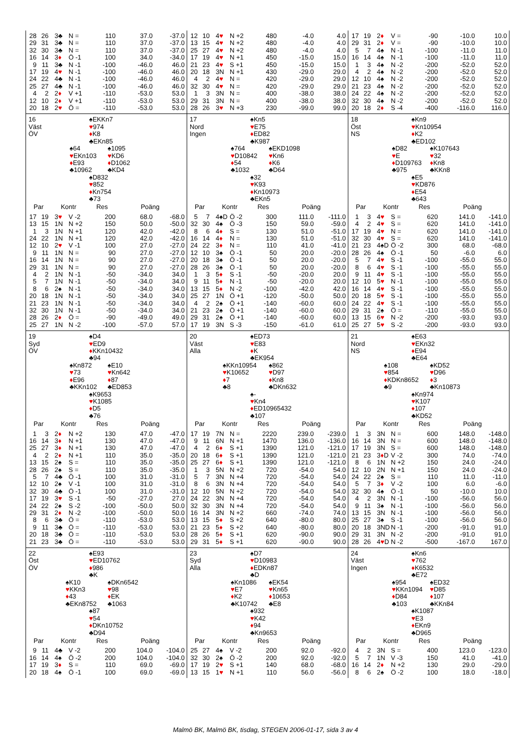| / 28 / 26 / 3♣ / N = / 110 / 37.0 / -37.0 / / 29 / 31 / 3♣ / N = / 110 / 37.0 / -37.0 / / 32 / 30 / 3♣ / N = / 110 / 37.0 / -37.0 / / 16 / 14 / 3 ♦ / Ö -1 / 100 / 34.0 / -34.0 / / 9 / 11 / 3♣ / N -1 / -100 / -46.0 / 46.0 / / 17 / 19 / 4 ♥ / N -1 / -100 / -46.0 / 46.0 / / 24 / 22 / 4♣ / N -1 / -100 / -46.0 / 46.0 / / 25 / 27 / 4♣ / N -1 / -100 / -46.0 / 46.0 / / 4 / 2 / 2 ♦ / V +1 / -110 / -53.0 / 53.0 / / 12 / 10 / 2 ♦ / V +1 / -110 / -53.0 / 53.0 / / 20 / 18 / 2 ♥ / Ö = / -110 / -53.0 / 53.0 / | / 12 / 10 / 4 ♥ / N +2 / 480 / -4.0 / 4.0 / / 13 / 15 / 4 ♥ / N +2 / 480 / -4.0 / 4.0 / / 25 / 27 / 4 ♥ / N +2 / 480 / -4.0 / 4.0 / / 17 / 19 / 4 ♥ / N +1 / 450 / -15.0 / 15.0 / / 21 / 23 / 4 ♥ / S +1 / 450 / -15.0 / 15.0 / / 20 / 18 / 3N / N +1 / 430 / -29.0 / 29.0 / / 4 / 2 / 4 ♥ / N = / 420 / -29.0 / 29.0 / / 32 / 30 / 4 ♥ / N = / 420 / -29.0 / 29.0 / / 1 / 3 / 3N / N = / 400 / -38.0 / 38.0 / / 29 / 31 / 3N / N = / 400 / -38.0 / 38.0 / / 28 / 26 / 3 ♥ / N +3 / 230 / -99.0 / 99.0 / | / 17 / 19 / 2 ♦ / V = / -90 / -10.0 / 10.0 / / 29 / 31 / 2 ♦ / V = / -90 / -10.0 / 10.0 / / 5 / 7 / 4♠ / N -1 / -100 / -11.0 / 11.0 / / 16 / 14 / 4♠ / N -1 / -100 / -11.0 / 11.0 / / 1 / 3 / 4♠ / N -2 / -200 / -52.0 / 52.0 / / 4 / 2 / 4♠ / N -2 / -200 / -52.0 / 52.0 / / 12 / 10 / 4♠ / N -2 / -200 / -52.0 / 52.0 / / 21 / 23 / 4♠ / N -2 / -200 / -52.0 / 52.0 / / 24 / 22 / 4♠ / N -2 / -200 / -52.0 / 52.0 / / 32 / 30 / 4♠ / N -2 / -200 / -52.0 / 52.0 / / 20 / 18 / 2 ♦ / S -4 / -400 / -116.0 / 116.0 / |
| 16 Väst ÖV ♠EKKn7 ♥ 974 ♦ K8 ♣EKn85 ♠64 ♥ EKn103 ♦ E93 ♣10962 ♠1095 ♥ KD6 ♦ D1062 ♣KD4 ♠D832 ♥ 852 ♦ Kn754 ♣73 / Par / / Kontr / / Res / Poäng / / / --- / --- / --- / --- / --- / --- / --- / / 17 / 19 / 3 ♥ / V -2 / 200 / 68.0 / -68.0 / / 13 / 15 / 1N / N +2 / 150 / 50.0 / -50.0 / / 1 / 3 / 1N / N +1 / 120 / 42.0 / -42.0 / / 24 / 22 / 1N / N +1 / 120 / 42.0 / -42.0 / / 12 / 10 / 2 ♥ / V -1 / 100 / 27.0 / -27.0 / / 9 / 11 / 1N / N = / 90 / 27.0 / -27.0 / / 16 / 14 / 1N / N = / 90 / 27.0 / -27.0 / / 29 / 31 / 1N / N = / 90 / 27.0 / -27.0 / / 4 / 2 / 1N / N -1 / -50 / -34.0 / 34.0 / / 5 / 7 / 1N / N -1 / -50 / -34.0 / 34.0 / / 8 / 6 / 2♠ / N -1 / -50 / -34.0 / 34.0 / / 20 / 18 / 1N / N -1 / -50 / -34.0 / 34.0 / / 21 / 23 / 1N / N -1 / -50 / -34.0 / 34.0 / / 32 / 30 / 1N / N -1 / -50 / -34.0 / 34.0 / / 28 / 26 / 2 ♦ / Ö = / -90 / -49.0 / 49.0 / / 25 / 27 / 1N / N -2 / -100 / -57.0 / 57.0 / | 17 Nord Ingen ♠Kn5 ♥ E75 ♦ ED82 ♣K987 ♠764 ♥ D10842 ♦ 54 ♣1032 ♠EKD1098 ♥ Kn6 ♦ K6 ♣D64 ♠32 ♥ K93 ♦ Kn10973 ♣EKn5 / Par / / Kontr / / Res / Poäng / / / --- / --- / --- / --- / --- / --- / --- / / 5 / 7 / 4♠D / Ö -2 / 300 / 111.0 / -111.0 / / 32 / 30 / 4♠ / Ö -3 / 150 / 59.0 / -59.0 / / 8 / 6 / 4 ♦ / S = / 130 / 51.0 / -51.0 / / 16 / 14 / 4 ♦ / N = / 130 / 51.0 / -51.0 / / 24 / 22 / 3 ♦ / N = / 110 / 41.0 / -41.0 / / 12 / 10 / 3♠ / Ö -1 / 50 / 20.0 / -20.0 / / 20 / 18 / 3♠ / Ö -1 / 50 / 20.0 / -20.0 / / 28 / 26 / 3♠ / Ö -1 / 50 / 20.0 / -20.0 / / 1 / 3 / 5 ♦ / S -1 / -50 / -20.0 / 20.0 / / 9 / 11 / 5 ♦ / N -1 / -50 / -20.0 / 20.0 / / 13 / 15 / 5 ♦ / N -2 / -100 / -42.0 / 42.0 / / 25 / 27 / 1N / Ö +1 / -120 / -50.0 / 50.0 / / 4 / 2 / 2♠ / Ö +1 / -140 / -60.0 / 60.0 / / 21 / 23 / 2♠ / Ö +1 / -140 / -60.0 / 60.0 / / 29 / 31 / 2♠ / Ö +1 / -140 / -60.0 / 60.0 / / 17 / 19 / 3N / S -3 / -150 / -61.0 / 61.0 / | 18 Öst NS ♠Kn9 ♥ Kn10954 ♦ K2 ♣ED102 ♠D82 ♥ E ♦ D109763 ♣975 ♠K107643 ♥ 32 ♦ Kn8 ♣KKn8 ♠E5 ♥ KD876 ♦ E54 ♣643 / Par / / Kontr / / Res / Poäng / / / --- / --- / --- / --- / --- / --- / --- / / 1 / 3 / 4 ♥ / S = / 620 / 141.0 / -141.0 / / 4 / 2 / 4 ♥ / S = / 620 / 141.0 / -141.0 / / 17 / 19 / 4 ♥ / N = / 620 / 141.0 / -141.0 / / 32 / 30 / 4 ♥ / S = / 620 / 141.0 / -141.0 / / 21 / 23 / 4♠D / Ö -2 / 300 / 68.0 / -68.0 / / 28 / 26 / 4♠ / Ö -1 / 50 / -6.0 / 6.0 / / 5 / 7 / 4 ♥ / S -1 / -100 / -55.0 / 55.0 / / 8 / 6 / 4 ♥ / S -1 / -100 / -55.0 / 55.0 / / 9 / 11 / 4 ♥ / S -1 / -100 / -55.0 / 55.0 / / 12 / 10 / 5 ♥ / N -1 / -100 / -55.0 / 55.0 / / 16 / 14 / 4 ♥ / S -1 / -100 / -55.0 / 55.0 / / 20 / 18 / 5 ♥ / S -1 / -100 / -55.0 / 55.0 / / 24 / 22 / 4 ♥ / S -1 / -100 / -55.0 / 55.0 / / 29 / 31 / 2♠ / Ö = / -110 / -55.0 / 55.0 / / 13 / 15 / 6 ♥ / N -2 / -200 / -93.0 / 93.0 / / 25 / 27 / 5 ♥ / S -2 / -200 / -93.0 / 93.0 / |
| 19 Syd ÖV ♠D4 ♥ ED9 ♦ KKn10432 ♣94 ♠Kn872 ♥ 73 ♦ E96 ♣KKn102 ♠E10 ♥ Kn642 ♦ 87 ♣ED853 ♠K9653 ♥ K1085 ♦ D5 ♣76 / Par / / Kontr / / Res / Poäng / / / --- / --- / --- / --- / --- / --- / --- / / 1 / 3 / 2 ♦ / N +2 / 130 / 47.0 / -47.0 / / 16 / 14 / 3 ♦ / N +1 / 130 / 47.0 / -47.0 / / 25 / 27 / 3 ♦ / N +1 / 130 / 47.0 / -47.0 / / 4 / 2 / 2 ♦ / N +1 / 110 / 35.0 / -35.0 / / 13 / 15 / 2♠ / S = / 110 / 35.0 / -35.0 / / 28 / 26 / 2♠ / S = / 110 / 35.0 / -35.0 / / 5 / 7 / 4♣ / Ö -1 / 100 / 31.0 / -31.0 / / 12 / 10 / 2♠ / V -1 / 100 / 31.0 / -31.0 / / 32 / 30 / 4♣ / Ö -1 / 100 / 31.0 / -31.0 / / 17 / 19 / 3 ♥ / S -1 / -50 / -27.0 / 27.0 / / 24 / 22 / 2♠ / S -2 / -100 / -50.0 / 50.0 / / 29 / 31 / 2 ♦ / N -2 / -100 / -50.0 / 50.0 / / 8 / 6 / 3♣ / Ö = / -110 / -53.0 / 53.0 / / 9 / 11 / 3♣ / Ö = / -110 / -53.0 / 53.0 / / 20 / 18 / 3♣ / Ö = / -110 / -53.0 / 53.0 / / 21 / 23 / 3♣ / Ö = / -110 / -53.0 / 53.0 / | 20 Väst Alla ♠ED73 ♥ E83 ♦ K ♣EK954 ♠KKn10954 ♥ K10652 ♦ 7 ♣8 ♠862 ♥ D97 ♦ Kn8 ♣DKn632 ♠- ♥ Kn4 ♦ ED10965432 ♣107 / Par / / Kontr / / Res / Poäng / / / --- / --- / --- / --- / --- / --- / --- / / 17 / 19 / 7N / N = / 2220 / 239.0 / -239.0 / / 9 / 11 / 6N / N +1 / 1470 / 136.0 / -136.0 / / 4 / 2 / 6 ♦ / S +1 / 1390 / 121.0 / -121.0 / / 20 / 18 / 6 ♦ / S +1 / 1390 / 121.0 / -121.0 / / 25 / 27 / 6 ♦ / S +1 / 1390 / 121.0 / -121.0 / / 1 / 3 / 5N / N +2 / 720 / -54.0 / 54.0 / / 5 / 7 / 3N / N +4 / 720 / -54.0 / 54.0 / / 8 / 6 / 3N / N +4 / 720 / -54.0 / 54.0 / / 12 / 10 / 5N / N +2 / 720 / -54.0 / 54.0 / / 24 / 22 / 3N / N +4 / 720 / -54.0 / 54.0 / / 32 / 30 / 3N / N +4 / 720 / -54.0 / 54.0 / / 16 / 14 / 3N / N +2 / 660 / -74.0 / 74.0 / / 13 / 15 / 5 ♦ / S +2 / 640 / -80.0 / 80.0 / / 21 / 23 / 5 ♦ / S +2 / 640 / -80.0 / 80.0 / / 28 / 26 / 5 ♦ / S +1 / 620 / -90.0 / 90.0 / / 29 / 31 / 5 ♦ / S +1 / 620 / -90.0 / 90.0 / | 21 Nord NS ♠E63 ♥ EKn32 ♦ E94 ♣E64 ♠108 ♥ 854 ♦ KDKn8652 ♣9 ♠KD52 ♥ D96 ♦ 3 ♣Kn10873 ♠Kn974 ♥ K107 ♦ 107 ♣KD52 / Par / / Kontr / / Res / Poäng / / / --- / --- / --- / --- / --- / --- / --- / / 1 / 3 / 3N / N = / 600 / 148.0 / -148.0 / / 16 / 14 / 3N / N = / 600 / 148.0 / -148.0 / / 17 / 19 / 3N / S = / 600 / 148.0 / -148.0 / / 21 / 23 / 3 ♦ D / V -2 / 300 / 74.0 / -74.0 / / 8 / 6 / 1N / N +2 / 150 / 24.0 / -24.0 / / 12 / 10 / 2N / N +1 / 150 / 24.0 / -24.0 / / 24 / 22 / 2♠ / S = / 110 / 11.0 / -11.0 / / 5 / 7 / 3 ♦ / V -2 / 100 / 6.0 / -6.0 / / 32 / 30 / 4♠ / Ö -1 / 50 / -10.0 / 10.0 / / 4 / 2 / 3N / N -1 / -100 / -56.0 / 56.0 / / 9 / 11 / 3♠ / N -1 / -100 / -56.0 / 56.0 / / 13 / 15 / 3N / N -1 / -100 / -56.0 / 56.0 / / 25 / 27 / 3♠ / S -1 / -100 / -56.0 / 56.0 / / 20 / 18 / 3ND / N -1 / -200 / -91.0 / 91.0 / / 29 / 31 / 3N / N -2 / -200 / -91.0 / 91.0 / / 28 / 26 / 4 ♥ D / N -2 / -500 / -167.0 / 167.0 / |
| 22 Öst ÖV ♠E93 ♥ ED10762 ♦ 986 ♣K ♠K10 ♥ KKn3 ♦ 43 ♣EKn8752 ♠DKn6542 ♥ 98 ♦ EK ♣1063 ♠87 ♥ 54 ♦ DKn10752 ♣D94 / Par / / Kontr / / Res / Poäng / / / --- / --- / --- / --- / --- / --- / --- / / 9 / 11 / 4♣ / V -2 / 200 / 104.0 / -104.0 / / 16 / 14 / 4♠ / Ö -2 / 200 / 104.0 / -104.0 / / 17 / 19 / 3 ♦ / S = / 110 / 69.0 / -69.0 / / 20 / 18 / 4♠ / Ö -1 / 100 / 69.0 / -69.0 / | 23 Syd Alla ♠D7 ♥ D10983 ♦ EDKn87 ♣D ♠Kn1086 ♥ E7 ♦ K2 ♣K10742 ♠EK54 ♥ Kn65 ♦ 10653 ♣E8 ♠932 ♥ K42 ♦ 94 ♣Kn9653 / Par / / Kontr / / Res / Poäng / / / --- / --- / --- / --- / --- / --- / --- / / 25 / 27 / 4♠ / V -2 / 200 / 92.0 / -92.0 / / 32 / 30 / 2♠ / Ö -2 / 200 / 92.0 / -92.0 / / 17 / 19 / 2 ♥ / S +1 / 140 / 68.0 / -68.0 / / 13 / 15 / 1 ♥ / N +1 / 110 / 56.0 / -56.0 / | 24 Väst Ingen ♠Kn6 ♥ 762 ♦ K6532 ♣E72 ♠954 ♥ KKn1094 ♦ D84 ♣103 ♠ED32 ♥ D85 ♦ 107 ♣KKn84 ♠K1087 ♥ E3 ♦ EKn9 ♣D965 / Par / / Kontr / / Res / Poäng / / / --- / --- / --- / --- / --- / --- / --- / / 4 / 2 / 3N / S = / 400 / 123.0 / -123.0 / / 5 / 7 / 1N / V -3 / 150 / 41.0 / -41.0 / / 16 / 14 / 2 ♦ / N +2 / 130 / 29.0 / -29.0 / / 8 / 6 / 2♠ / Ö -2 / 100 / 18.0 / -18.0 / |
Malmö BK, Malmö BK, tisdag, STEGEN 2006-01-17, sida 3 av 4